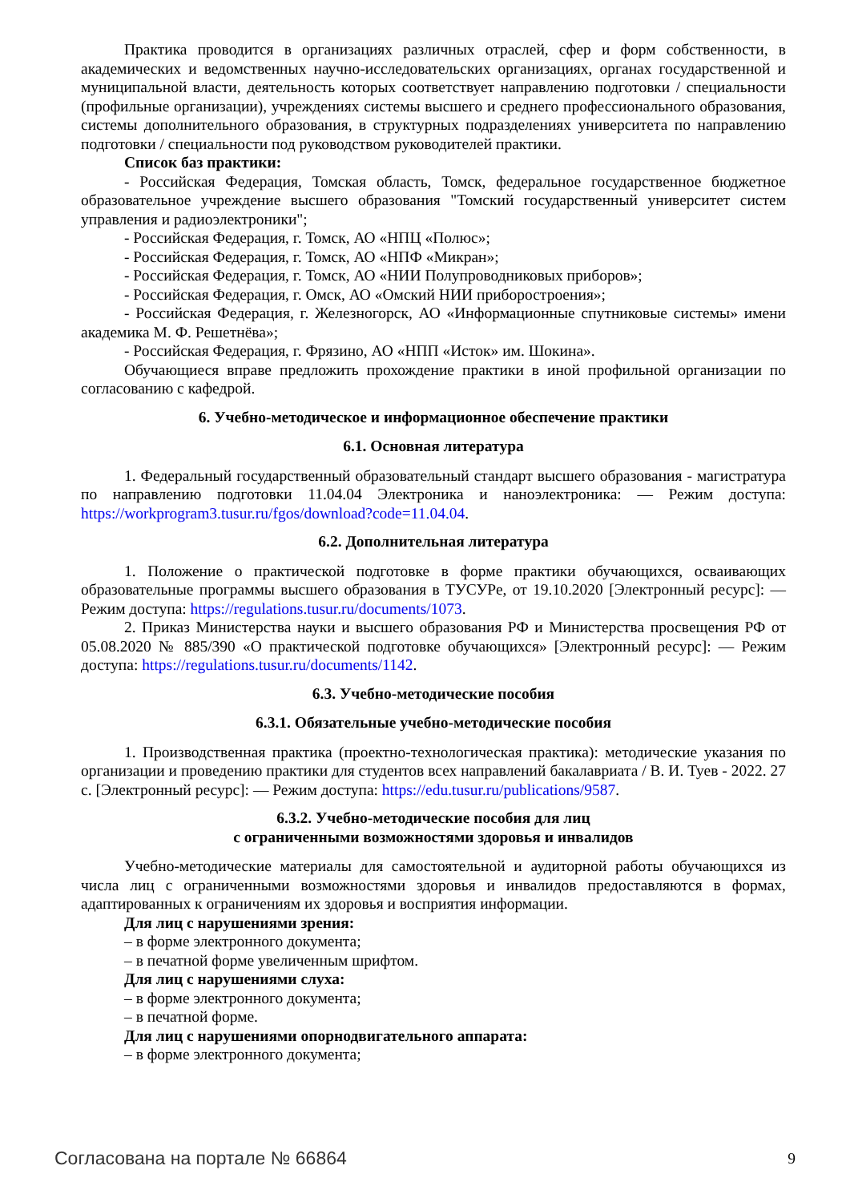Практика проводится в организациях различных отраслей, сфер и форм собственности, в академических и ведомственных научно-исследовательских организациях, органах государственной и муниципальной власти, деятельность которых соответствует направлению подготовки / специальности (профильные организации), учреждениях системы высшего и среднего профессионального образования, системы дополнительного образования, в структурных подразделениях университета по направлению подготовки / специальности под руководством руководителей практики.
Список баз практики:
- Российская Федерация, Томская область, Томск, федеральное государственное бюджетное образовательное учреждение высшего образования "Томский государственный университет систем управления и радиоэлектроники";
- Российская Федерация, г. Томск, АО «НПЦ «Полюс»;
- Российская Федерация, г. Томск, АО «НПФ «Микран»;
- Российская Федерация, г. Томск, АО «НИИ Полупроводниковых приборов»;
- Российская Федерация, г. Омск, АО «Омский НИИ приборостроения»;
- Российская Федерация, г. Железногорск, АО «Информационные спутниковые системы» имени академика М. Ф. Решетнёва»;
- Российская Федерация, г. Фрязино, АО «НПП «Исток» им. Шокина».
Обучающиеся вправе предложить прохождение практики в иной профильной организации по согласованию с кафедрой.
6. Учебно-методическое и информационное обеспечение практики
6.1. Основная литература
1. Федеральный государственный образовательный стандарт высшего образования - магистратура по направлению подготовки 11.04.04 Электроника и наноэлектроника: — Режим доступа: https://workprogram3.tusur.ru/fgos/download?code=11.04.04.
6.2. Дополнительная литература
1. Положение о практической подготовке в форме практики обучающихся, осваивающих образовательные программы высшего образования в ТУСУРе, от 19.10.2020 [Электронный ресурс]: — Режим доступа: https://regulations.tusur.ru/documents/1073.
2. Приказ Министерства науки и высшего образования РФ и Министерства просвещения РФ от 05.08.2020 № 885/390 «О практической подготовке обучающихся» [Электронный ресурс]: — Режим доступа: https://regulations.tusur.ru/documents/1142.
6.3. Учебно-методические пособия
6.3.1. Обязательные учебно-методические пособия
1. Производственная практика (проектно-технологическая практика): методические указания по организации и проведению практики для студентов всех направлений бакалавриата / В. И. Туев - 2022. 27 с. [Электронный ресурс]: — Режим доступа: https://edu.tusur.ru/publications/9587.
6.3.2. Учебно-методические пособия для лиц
с ограниченными возможностями здоровья и инвалидов
Учебно-методические материалы для самостоятельной и аудиторной работы обучающихся из числа лиц с ограниченными возможностями здоровья и инвалидов предоставляются в формах, адаптированных к ограничениям их здоровья и восприятия информации.
Для лиц с нарушениями зрения:
– в форме электронного документа;
– в печатной форме увеличенным шрифтом.
Для лиц с нарушениями слуха:
– в форме электронного документа;
– в печатной форме.
Для лиц с нарушениями опорнодвигательного аппарата:
– в форме электронного документа;
Согласована на портале № 66864 9